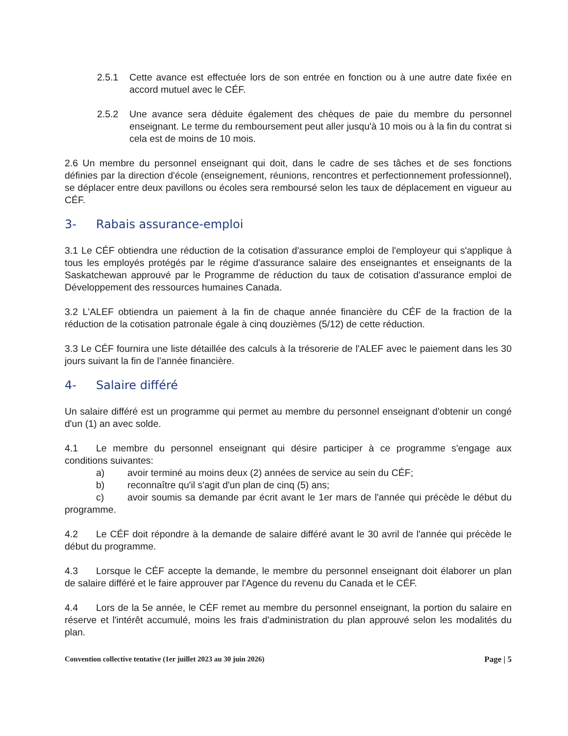2.5.1 Cette avance est effectuée lors de son entrée en fonction ou à une autre date fixée en accord mutuel avec le CÉF.
2.5.2 Une avance sera déduite également des chèques de paie du membre du personnel enseignant. Le terme du remboursement peut aller jusqu'à 10 mois ou à la fin du contrat si cela est de moins de 10 mois.
2.6 Un membre du personnel enseignant qui doit, dans le cadre de ses tâches et de ses fonctions définies par la direction d'école (enseignement, réunions, rencontres et perfectionnement professionnel), se déplacer entre deux pavillons ou écoles sera remboursé selon les taux de déplacement en vigueur au CÉF.
3- Rabais assurance-emploi
3.1 Le CÉF obtiendra une réduction de la cotisation d'assurance emploi de l'employeur qui s'applique à tous les employés protégés par le régime d'assurance salaire des enseignantes et enseignants de la Saskatchewan approuvé par le Programme de réduction du taux de cotisation d'assurance emploi de Développement des ressources humaines Canada.
3.2 L'ALEF obtiendra un paiement à la fin de chaque année financière du CÉF de la fraction de la réduction de la cotisation patronale égale à cinq douzièmes (5/12) de cette réduction.
3.3 Le CÉF fournira une liste détaillée des calculs à la trésorerie de l'ALEF avec le paiement dans les 30 jours suivant la fin de l'année financière.
4- Salaire différé
Un salaire différé est un programme qui permet au membre du personnel enseignant d'obtenir un congé d'un (1) an avec solde.
4.1 Le membre du personnel enseignant qui désire participer à ce programme s'engage aux conditions suivantes:
a) avoir terminé au moins deux (2) années de service au sein du CÉF;
b) reconnaître qu'il s'agit d'un plan de cinq (5) ans;
c) avoir soumis sa demande par écrit avant le 1er mars de l'année qui précède le début du programme.
4.2 Le CÉF doit répondre à la demande de salaire différé avant le 30 avril de l'année qui précède le début du programme.
4.3 Lorsque le CÉF accepte la demande, le membre du personnel enseignant doit élaborer un plan de salaire différé et le faire approuver par l'Agence du revenu du Canada et le CÉF.
4.4 Lors de la 5e année, le CÉF remet au membre du personnel enseignant, la portion du salaire en réserve et l'intérêt accumulé, moins les frais d'administration du plan approuvé selon les modalités du plan.
Convention collective tentative (1er juillet 2023 au 30 juin 2026) Page | 5